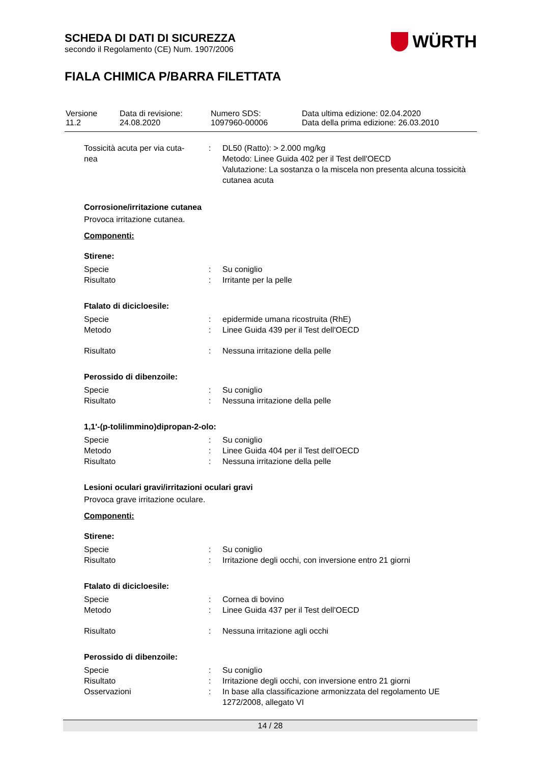SCHEDA DI DATI DI SICUREZZA
secondo il Regolamento (CE) Num. 1907/2006
WÜRTH
FIALA CHIMICA P/BARRA FILETTATA
| Versione 11.2 | Data di revisione: 24.08.2020 | Numero SDS: 1097960-00006 | Data ultima edizione: 02.04.2020 Data della prima edizione: 26.03.2010 |
| Tossicità acuta per via cuta- nea | : | DL50 (Ratto): > 2.000 mg/kg Metodo: Linee Guida 402 per il Test dell'OECD Valutazione: La sostanza o la miscela non presenta alcuna tossicità cutanea acuta |
Corrosione/irritazione cutanea
Provoca irritazione cutanea.
Componenti:
Stirene:
| Specie | : | Su coniglio |
| Risultato | : | Irritante per la pelle |
Ftalato di dicicloesile:
| Specie | : | epidermide umana ricostruita (RhE) |
| Metodo | : | Linee Guida 439 per il Test dell'OECD |
| Risultato | : | Nessuna irritazione della pelle |
Perossido di dibenzoile:
| Specie | : | Su coniglio |
| Risultato | : | Nessuna irritazione della pelle |
1,1'-(p-tolilimmino)dipropan-2-olo:
| Specie | : | Su coniglio |
| Metodo | : | Linee Guida 404 per il Test dell'OECD |
| Risultato | : | Nessuna irritazione della pelle |
Lesioni oculari gravi/irritazioni oculari gravi
Provoca grave irritazione oculare.
Componenti:
Stirene:
| Specie | : | Su coniglio |
| Risultato | : | Irritazione degli occhi, con inversione entro 21 giorni |
Ftalato di dicicloesile:
| Specie | : | Cornea di bovino |
| Metodo | : | Linee Guida 437 per il Test dell'OECD |
| Risultato | : | Nessuna irritazione agli occhi |
Perossido di dibenzoile:
| Specie | : | Su coniglio |
| Risultato | : | Irritazione degli occhi, con inversione entro 21 giorni |
| Osservazioni | : | In base alla classificazione armonizzata del regolamento UE 1272/2008, allegato VI |
14 / 28